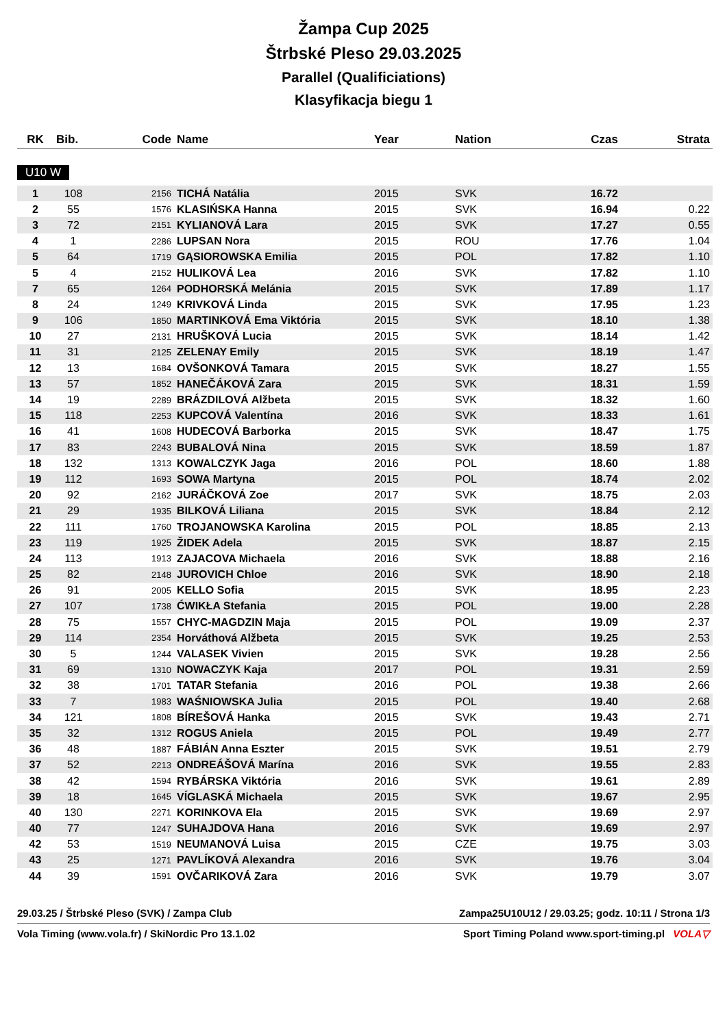Žampa Cup 2025
Štrbské Pleso 29.03.2025
Parallel (Qualificiations)
Klasyfikacja biegu 1
| RK | Bib. | Code | Name | Year | Nation | Czas | Strata |
| --- | --- | --- | --- | --- | --- | --- | --- |
U10 W
| 1 | 108 | 2156 | TICHÁ Natália | 2015 | SVK | 16.72 | |
| 2 | 55 | 1576 | KLASIŃSKA Hanna | 2015 | SVK | 16.94 | 0.22 |
| 3 | 72 | 2151 | KYLIANOVÁ Lara | 2015 | SVK | 17.27 | 0.55 |
| 4 | 1 | 2286 | LUPSAN Nora | 2015 | ROU | 17.76 | 1.04 |
| 5 | 64 | 1719 | GĄSIOROWSKA Emilia | 2015 | POL | 17.82 | 1.10 |
| 5 | 4 | 2152 | HULIKOVÁ Lea | 2016 | SVK | 17.82 | 1.10 |
| 7 | 65 | 1264 | PODHORSKÁ Melánia | 2015 | SVK | 17.89 | 1.17 |
| 8 | 24 | 1249 | KRIVKOVÁ Linda | 2015 | SVK | 17.95 | 1.23 |
| 9 | 106 | 1850 | MARTINKOVÁ Ema Viktória | 2015 | SVK | 18.10 | 1.38 |
| 10 | 27 | 2131 | HRUŠKOVÁ Lucia | 2015 | SVK | 18.14 | 1.42 |
| 11 | 31 | 2125 | ZELENAY Emily | 2015 | SVK | 18.19 | 1.47 |
| 12 | 13 | 1684 | OVŠONKOVÁ Tamara | 2015 | SVK | 18.27 | 1.55 |
| 13 | 57 | 1852 | HANEČÁKOVÁ Zara | 2015 | SVK | 18.31 | 1.59 |
| 14 | 19 | 2289 | BRÁZDILOVÁ Alžbeta | 2015 | SVK | 18.32 | 1.60 |
| 15 | 118 | 2253 | KUPCOVÁ Valentína | 2016 | SVK | 18.33 | 1.61 |
| 16 | 41 | 1608 | HUDECOVÁ Barborka | 2015 | SVK | 18.47 | 1.75 |
| 17 | 83 | 2243 | BUBALOVÁ Nina | 2015 | SVK | 18.59 | 1.87 |
| 18 | 132 | 1313 | KOWALCZYK Jaga | 2016 | POL | 18.60 | 1.88 |
| 19 | 112 | 1693 | SOWA Martyna | 2015 | POL | 18.74 | 2.02 |
| 20 | 92 | 2162 | JURÁČKOVÁ Zoe | 2017 | SVK | 18.75 | 2.03 |
| 21 | 29 | 1935 | BILKOVÁ Liliana | 2015 | SVK | 18.84 | 2.12 |
| 22 | 111 | 1760 | TROJANOWSKA Karolina | 2015 | POL | 18.85 | 2.13 |
| 23 | 119 | 1925 | ŽIDEK Adela | 2015 | SVK | 18.87 | 2.15 |
| 24 | 113 | 1913 | ZAJACOVA Michaela | 2016 | SVK | 18.88 | 2.16 |
| 25 | 82 | 2148 | JUROVICH Chloe | 2016 | SVK | 18.90 | 2.18 |
| 26 | 91 | 2005 | KELLO Sofia | 2015 | SVK | 18.95 | 2.23 |
| 27 | 107 | 1738 | ĆWIKŁA Stefania | 2015 | POL | 19.00 | 2.28 |
| 28 | 75 | 1557 | CHYC-MAGDZIN Maja | 2015 | POL | 19.09 | 2.37 |
| 29 | 114 | 2354 | Horváthová Alžbeta | 2015 | SVK | 19.25 | 2.53 |
| 30 | 5 | 1244 | VALASEK Vivien | 2015 | SVK | 19.28 | 2.56 |
| 31 | 69 | 1310 | NOWACZYK Kaja | 2017 | POL | 19.31 | 2.59 |
| 32 | 38 | 1701 | TATAR Stefania | 2016 | POL | 19.38 | 2.66 |
| 33 | 7 | 1983 | WAŚNIOWSKA Julia | 2015 | POL | 19.40 | 2.68 |
| 34 | 121 | 1808 | BÍREŠOVÁ Hanka | 2015 | SVK | 19.43 | 2.71 |
| 35 | 32 | 1312 | ROGUS Aniela | 2015 | POL | 19.49 | 2.77 |
| 36 | 48 | 1887 | FÁBIÁN Anna Eszter | 2015 | SVK | 19.51 | 2.79 |
| 37 | 52 | 2213 | ONDREÁŠOVÁ Marína | 2016 | SVK | 19.55 | 2.83 |
| 38 | 42 | 1594 | RYBÁRSKA Viktória | 2016 | SVK | 19.61 | 2.89 |
| 39 | 18 | 1645 | VÍGLASKÁ Michaela | 2015 | SVK | 19.67 | 2.95 |
| 40 | 130 | 2271 | KORINKOVA Ela | 2015 | SVK | 19.69 | 2.97 |
| 40 | 77 | 1247 | SUHAJDOVA Hana | 2016 | SVK | 19.69 | 2.97 |
| 42 | 53 | 1519 | NEUMANOVÁ Luisa | 2015 | CZE | 19.75 | 3.03 |
| 43 | 25 | 1271 | PAVLÍKOVÁ Alexandra | 2016 | SVK | 19.76 | 3.04 |
| 44 | 39 | 1591 | OVČARIKOVÁ Zara | 2016 | SVK | 19.79 | 3.07 |
29.03.25 / Štrbské Pleso (SVK) / Zampa Club Zampa25U10U12 / 29.03.25; godz. 10:11 / Strona 1/3
Vola Timing (www.vola.fr) / SkiNordic Pro 13.1.02 Sport Timing Poland www.sport-timing.pl VOLA▽